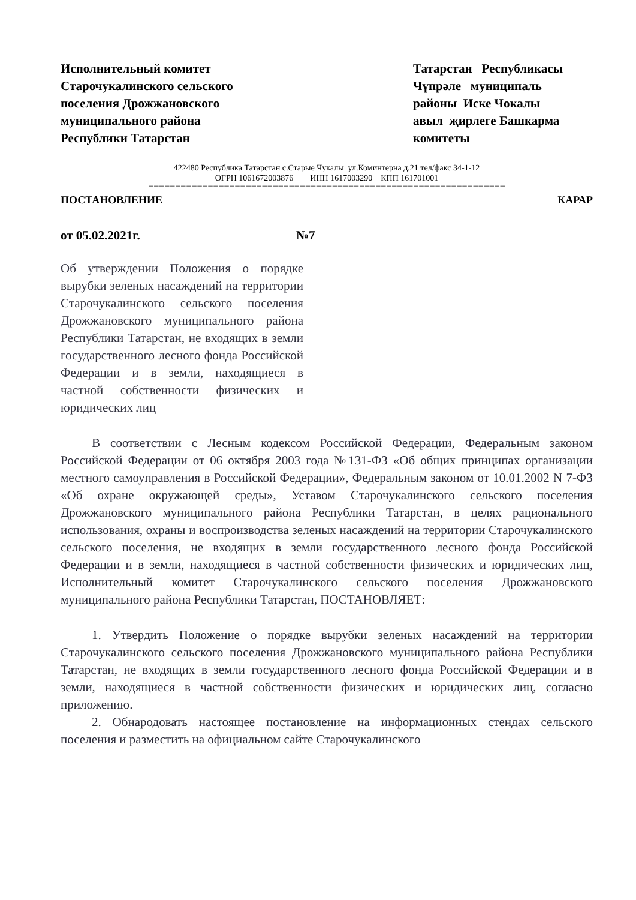Исполнительный комитет
Старочукалинского сельского
поселения Дрожжановского
муниципального района
Республики Татарстан
Татарстан Республикасы
Чүпрәле муниципаль
районы Иске Чокалы
авыл җирлеге Башкарма
комитеты
422480 Республика Татарстан с.Старые Чукалы ул.Коминтерна д.21 тел/факс 34-1-12
ОГРН 1061672003876 ИНН 1617003290 КПП 161701001
==================================================================
ПОСТАНОВЛЕНИЕ КАРАР
от 05.02.2021г. №7
Об утверждении Положения о порядке вырубки зеленых насаждений на территории Старочукалинского сельского поселения Дрожжановского муниципального района Республики Татарстан, не входящих в земли государственного лесного фонда Российской Федерации и в земли, находящиеся в частной собственности физических и юридических лиц
В соответствии с Лесным кодексом Российской Федерации, Федеральным законом Российской Федерации от 06 октября 2003 года №131-ФЗ «Об общих принципах организации местного самоуправления в Российской Федерации», Федеральным законом от 10.01.2002 N 7-ФЗ «Об охране окружающей среды», Уставом Старочукалинского сельского поселения Дрожжановского муниципального района Республики Татарстан, в целях рационального использования, охраны и воспроизводства зеленых насаждений на территории Старочукалинского сельского поселения, не входящих в земли государственного лесного фонда Российской Федерации и в земли, находящиеся в частной собственности физических и юридических лиц, Исполнительный комитет Старочукалинского сельского поселения Дрожжановского муниципального района Республики Татарстан, ПОСТАНОВЛЯЕТ:
1. Утвердить Положение о порядке вырубки зеленых насаждений на территории Старочукалинского сельского поселения Дрожжановского муниципального района Республики Татарстан, не входящих в земли государственного лесного фонда Российской Федерации и в земли, находящиеся в частной собственности физических и юридических лиц, согласно приложению.
2. Обнародовать настоящее постановление на информационных стендах сельского поселения и разместить на официальном сайте Старочукалинского